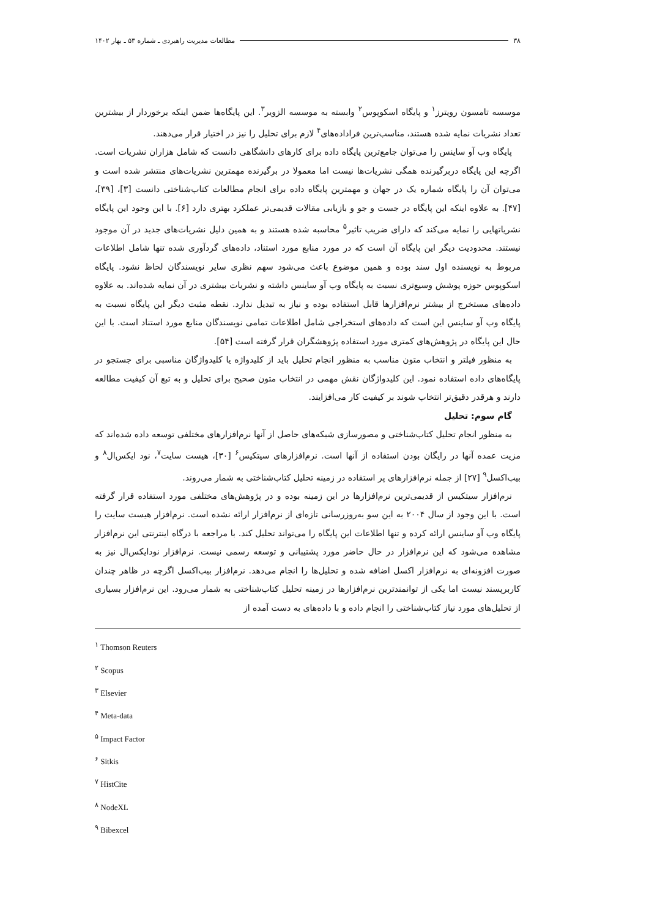۳۸ مطالعات مدیریت راهبردی ـ شماره ۵۳ ـ بهار ۱۴۰۲
موسسه تامسون رویترز<sup>۱</sup> و پایگاه اسکوپوس<sup>۲</sup> وابسته به موسسه الزویر<sup>۳</sup>. این پایگاه‌ها ضمن اینکه برخوردار از بیشترین تعداد نشریات نمایه شده هستند، مناسب‌ترین فراداده‌های<sup>۴</sup> لازم برای تحلیل را نیز در اختیار قرار می‌دهند.
پایگاه وب آو ساینس را می‌توان جامع‌ترین پایگاه داده برای کارهای دانشگاهی دانست که شامل هزاران نشریات است. اگرچه این پایگاه دربرگیرنده همگی نشریات‌ها نیست اما معمولا در برگیرنده مهمترین نشریات‌های منتشر شده است و می‌توان آن را پایگاه شماره یک در جهان و مهمترین پایگاه داده برای انجام مطالعات کتاب‌شناختی دانست [۳]، [۳۹]، [۴۷]. به علاوه اینکه این پایگاه در جست و جو و بازیابی مقالات قدیمی‌تر عملکرد بهتری دارد [۶]. با این وجود این پایگاه نشریاتهایی را نمایه می‌کند که دارای ضریب تاثیر<sup>۵</sup> محاسبه شده هستند و به همین دلیل نشریات‌های جدید در آن موجود نیستند. محدودیت دیگر این پایگاه آن است که در مورد منابع مورد استناد، داده‌های گردآوری شده تنها شامل اطلاعات مربوط به نویسنده اول سند بوده و همین موضوع باعث می‌شود سهم نظری سایر نویسندگان لحاظ نشود. پایگاه اسکوپوس حوزه پوشش وسیع‌تری نسبت به پایگاه وب آو ساینس داشته و نشریات بیشتری در آن نمایه شده‌اند. به علاوه داده‌های مستخرج از بیشتر نرم‌افزارها قابل استفاده بوده و نیاز به تبدیل ندارد. نقطه مثبت دیگر این پایگاه نسبت به پایگاه وب آو ساینس این است که داده‌های استخراجی شامل اطلاعات تمامی نویسندگان منابع مورد استناد است. با این حال این پایگاه در پژوهش‌های کمتری مورد استفاده پژوهشگران قرار گرفته است [۵۴].
به منظور فیلتر و انتخاب متون مناسب به منظور انجام تحلیل باید از کلیدواژه یا کلیدواژگان مناسبی برای جستجو در پایگاه‌های داده استفاده نمود. این کلیدواژگان نقش مهمی در انتخاب متون صحیح برای تحلیل و به تبع آن کیفیت مطالعه دارند و هرقدر دقیق‌تر انتخاب شوند بر کیفیت کار می‌افزایند.
گام سوم: تحلیل
به منظور انجام تحلیل کتاب‌شناختی و مصورسازی شبکه‌های حاصل از آنها نرم‌افزارهای مختلفی توسعه داده شده‌اند که مزیت عمده آنها در رایگان بودن استفاده از آنها است. نرم‌افزارهای سیتکیس<sup>۶</sup> [۳۰]، هیست سایت<sup>۷</sup>، نود ایکس‌ال<sup>۸</sup> و بیب‌اکسل<sup>۹</sup> [۲۷] از جمله نرم‌افزارهای پر استفاده در زمینه تحلیل کتاب‌شناختی به شمار می‌روند.
نرم‌افزار سیتکیس از قدیمی‌ترین نرم‌افزارها در این زمینه بوده و در پژوهش‌های مختلفی مورد استفاده قرار گرفته است. با این وجود از سال ۲۰۰۴ به این سو به‌روزرسانی تازه‌ای از نرم‌افزار ارائه نشده است. نرم‌افزار هیست سایت را پایگاه وب آو ساینس ارائه کرده و تنها اطلاعات این پایگاه را می‌تواند تحلیل کند. با مراجعه با درگاه اینترنتی این نرم‌افزار مشاهده می‌شود که این نرم‌افزار در حال حاضر مورد پشتیبانی و توسعه رسمی نیست. نرم‌افزار نودایکس‌ال نیز به صورت افزونه‌ای به نرم‌افزار اکسل اضافه شده و تحلیل‌ها را انجام می‌دهد. نرم‌افزار بیب‌اکسل اگرچه در ظاهر چندان کاربرپسند نیست اما یکی از توانمندترین نرم‌افزارها در زمینه تحلیل کتاب‌شناختی به شمار می‌رود. این نرم‌افزار بسیاری از تحلیل‌های مورد نیاز کتاب‌شناختی را انجام داده و با داده‌های به دست آمده از
<sup>۱</sup> Thomson Reuters
<sup>۲</sup> Scopus
<sup>۳</sup> Elsevier
<sup>۴</sup> Meta-data
<sup>۵</sup> Impact Factor
<sup>۶</sup> Sitkis
<sup>۷</sup> HistCite
<sup>۸</sup> NodeXL
<sup>۹</sup> Bibexcel